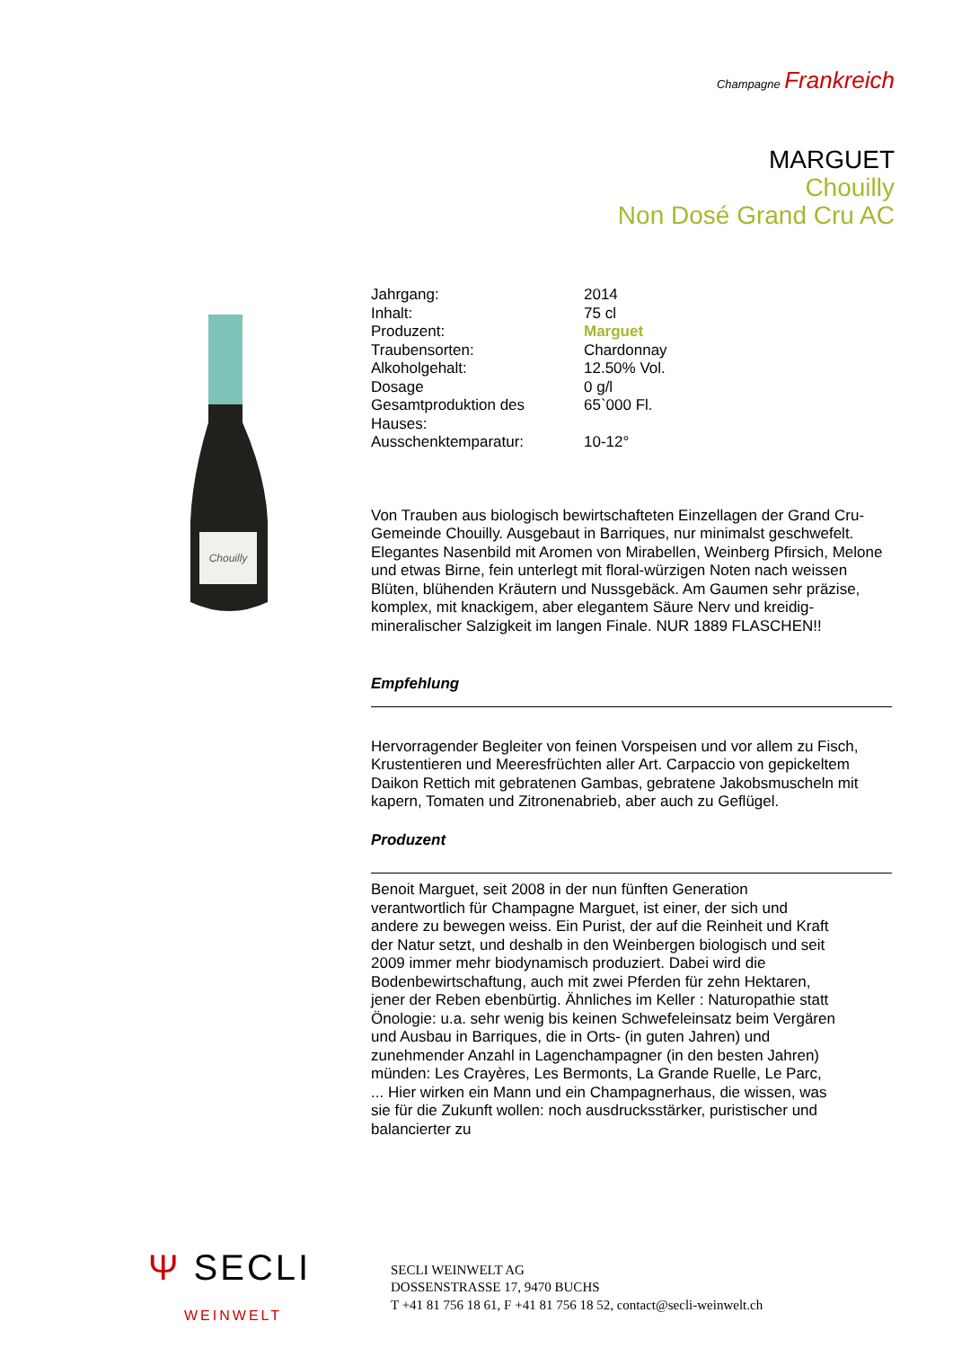Champagne Frankreich
MARGUET
Chouilly
Non Dosé Grand Cru AC
Chouilly
| Jahrgang: | 2014 |
| Inhalt: | 75 cl |
| Produzent: | Marguet |
| Traubensorten: | Chardonnay |
| Alkoholgehalt: | 12.50% Vol. |
| Dosage | 0 g/l |
| Gesamtproduktion des Hauses: | 65`000 Fl. |
| Ausschenktemparatur: | 10-12° |
Von Trauben aus biologisch bewirtschafteten Einzellagen der Grand Cru-Gemeinde Chouilly. Ausgebaut in Barriques, nur minimalst geschwefelt. Elegantes Nasenbild mit Aromen von Mirabellen, Weinberg Pfirsich, Melone und etwas Birne, fein unterlegt mit floral-würzigen Noten nach weissen Blüten, blühenden Kräutern und Nussgebäck. Am Gaumen sehr präzise, komplex, mit knackigem, aber elegantem Säure Nerv und kreidig-mineralischer Salzigkeit im langen Finale. NUR 1889 FLASCHEN!!
Empfehlung
Hervorragender Begleiter von feinen Vorspeisen und vor allem zu Fisch, Krustentieren und Meeresfrüchten aller Art. Carpaccio von gepickeltem Daikon Rettich mit gebratenen Gambas, gebratene Jakobsmuscheln mit kapern, Tomaten und Zitronenabrieb, aber auch zu Geflügel.
Produzent
Benoit Marguet, seit 2008 in der nun fünften Generation verantwortlich für Champagne Marguet, ist einer, der sich und andere zu bewegen weiss. Ein Purist, der auf die Reinheit und Kraft der Natur setzt, und deshalb in den Weinbergen biologisch und seit 2009 immer mehr biodynamisch produziert. Dabei wird die Bodenbewirtschaftung, auch mit zwei Pferden für zehn Hektaren, jener der Reben ebenbürtig. Ähnliches im Keller : Naturopathie statt Önologie: u.a. sehr wenig bis keinen Schwefeleinsatz beim Vergären und Ausbau in Barriques, die in Orts- (in guten Jahren) und zunehmender Anzahl in Lagenchampagner (in den besten Jahren) münden: Les Crayères, Les Bermonts, La Grande Ruelle, Le Parc, ... Hier wirken ein Mann und ein Champagnerhaus, die wissen, was sie für die Zukunft wollen: noch ausdrucksstärker, puristischer und balancierter zu
Ψ SECLI
WEINWELT
SECLI WEINWELT AG
DOSSENSTRASSE 17, 9470 BUCHS
T +41 81 756 18 61, F +41 81 756 18 52, contact@secli-weinwelt.ch